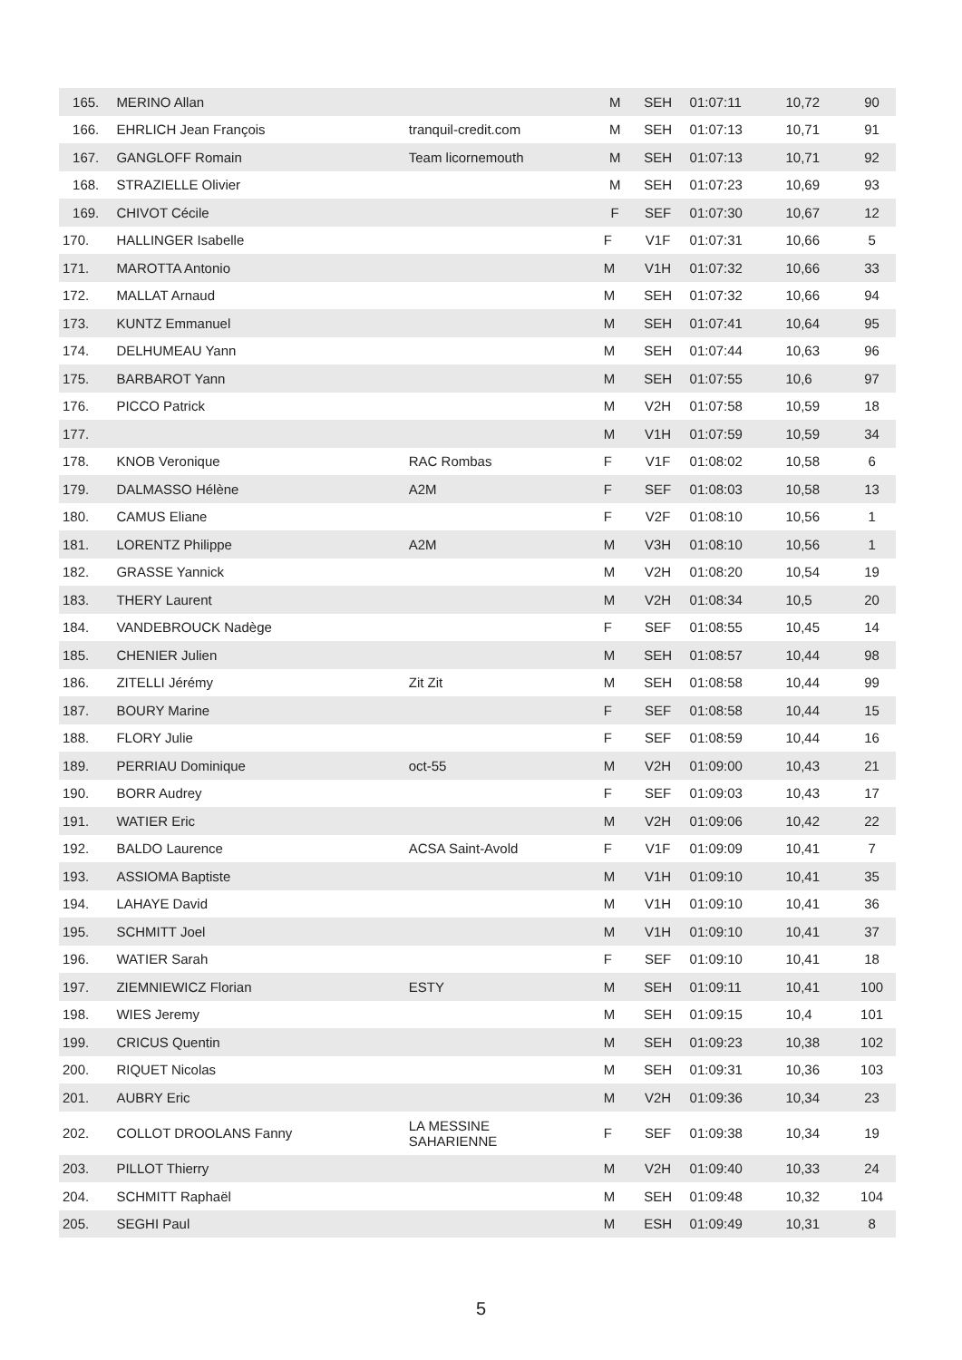| 165. | MERINO Allan | | M | SEH | 01:07:11 | 10,72 | 90 |
| 166. | EHRLICH Jean François | tranquil-credit.com | M | SEH | 01:07:13 | 10,71 | 91 |
| 167. | GANGLOFF Romain | Team licornemouth | M | SEH | 01:07:13 | 10,71 | 92 |
| 168. | STRAZIELLE Olivier | | M | SEH | 01:07:23 | 10,69 | 93 |
| 169. | CHIVOT Cécile | | F | SEF | 01:07:30 | 10,67 | 12 |
| 170. | HALLINGER Isabelle | | F | V1F | 01:07:31 | 10,66 | 5 |
| 171. | MAROTTA Antonio | | M | V1H | 01:07:32 | 10,66 | 33 |
| 172. | MALLAT Arnaud | | M | SEH | 01:07:32 | 10,66 | 94 |
| 173. | KUNTZ Emmanuel | | M | SEH | 01:07:41 | 10,64 | 95 |
| 174. | DELHUMEAU Yann | | M | SEH | 01:07:44 | 10,63 | 96 |
| 175. | BARBAROT Yann | | M | SEH | 01:07:55 | 10,6 | 97 |
| 176. | PICCO Patrick | | M | V2H | 01:07:58 | 10,59 | 18 |
| 177. | | | M | V1H | 01:07:59 | 10,59 | 34 |
| 178. | KNOB Veronique | RAC Rombas | F | V1F | 01:08:02 | 10,58 | 6 |
| 179. | DALMASSO Hélène | A2M | F | SEF | 01:08:03 | 10,58 | 13 |
| 180. | CAMUS Eliane | | F | V2F | 01:08:10 | 10,56 | 1 |
| 181. | LORENTZ Philippe | A2M | M | V3H | 01:08:10 | 10,56 | 1 |
| 182. | GRASSE Yannick | | M | V2H | 01:08:20 | 10,54 | 19 |
| 183. | THERY Laurent | | M | V2H | 01:08:34 | 10,5 | 20 |
| 184. | VANDEBROUCK Nadège | | F | SEF | 01:08:55 | 10,45 | 14 |
| 185. | CHENIER Julien | | M | SEH | 01:08:57 | 10,44 | 98 |
| 186. | ZITELLI Jérémy | Zit Zit | M | SEH | 01:08:58 | 10,44 | 99 |
| 187. | BOURY Marine | | F | SEF | 01:08:58 | 10,44 | 15 |
| 188. | FLORY Julie | | F | SEF | 01:08:59 | 10,44 | 16 |
| 189. | PERRIAU Dominique | oct-55 | M | V2H | 01:09:00 | 10,43 | 21 |
| 190. | BORR Audrey | | F | SEF | 01:09:03 | 10,43 | 17 |
| 191. | WATIER Eric | | M | V2H | 01:09:06 | 10,42 | 22 |
| 192. | BALDO Laurence | ACSA Saint-Avold | F | V1F | 01:09:09 | 10,41 | 7 |
| 193. | ASSIOMA Baptiste | | M | V1H | 01:09:10 | 10,41 | 35 |
| 194. | LAHAYE David | | M | V1H | 01:09:10 | 10,41 | 36 |
| 195. | SCHMITT Joel | | M | V1H | 01:09:10 | 10,41 | 37 |
| 196. | WATIER Sarah | | F | SEF | 01:09:10 | 10,41 | 18 |
| 197. | ZIEMNIEWICZ Florian | ESTY | M | SEH | 01:09:11 | 10,41 | 100 |
| 198. | WIES Jeremy | | M | SEH | 01:09:15 | 10,4 | 101 |
| 199. | CRICUS Quentin | | M | SEH | 01:09:23 | 10,38 | 102 |
| 200. | RIQUET Nicolas | | M | SEH | 01:09:31 | 10,36 | 103 |
| 201. | AUBRY Eric | | M | V2H | 01:09:36 | 10,34 | 23 |
| 202. | COLLOT DROOLANS Fanny | LA MESSINE SAHARIENNE | F | SEF | 01:09:38 | 10,34 | 19 |
| 203. | PILLOT Thierry | | M | V2H | 01:09:40 | 10,33 | 24 |
| 204. | SCHMITT Raphaël | | M | SEH | 01:09:48 | 10,32 | 104 |
| 205. | SEGHI Paul | | M | ESH | 01:09:49 | 10,31 | 8 |
5